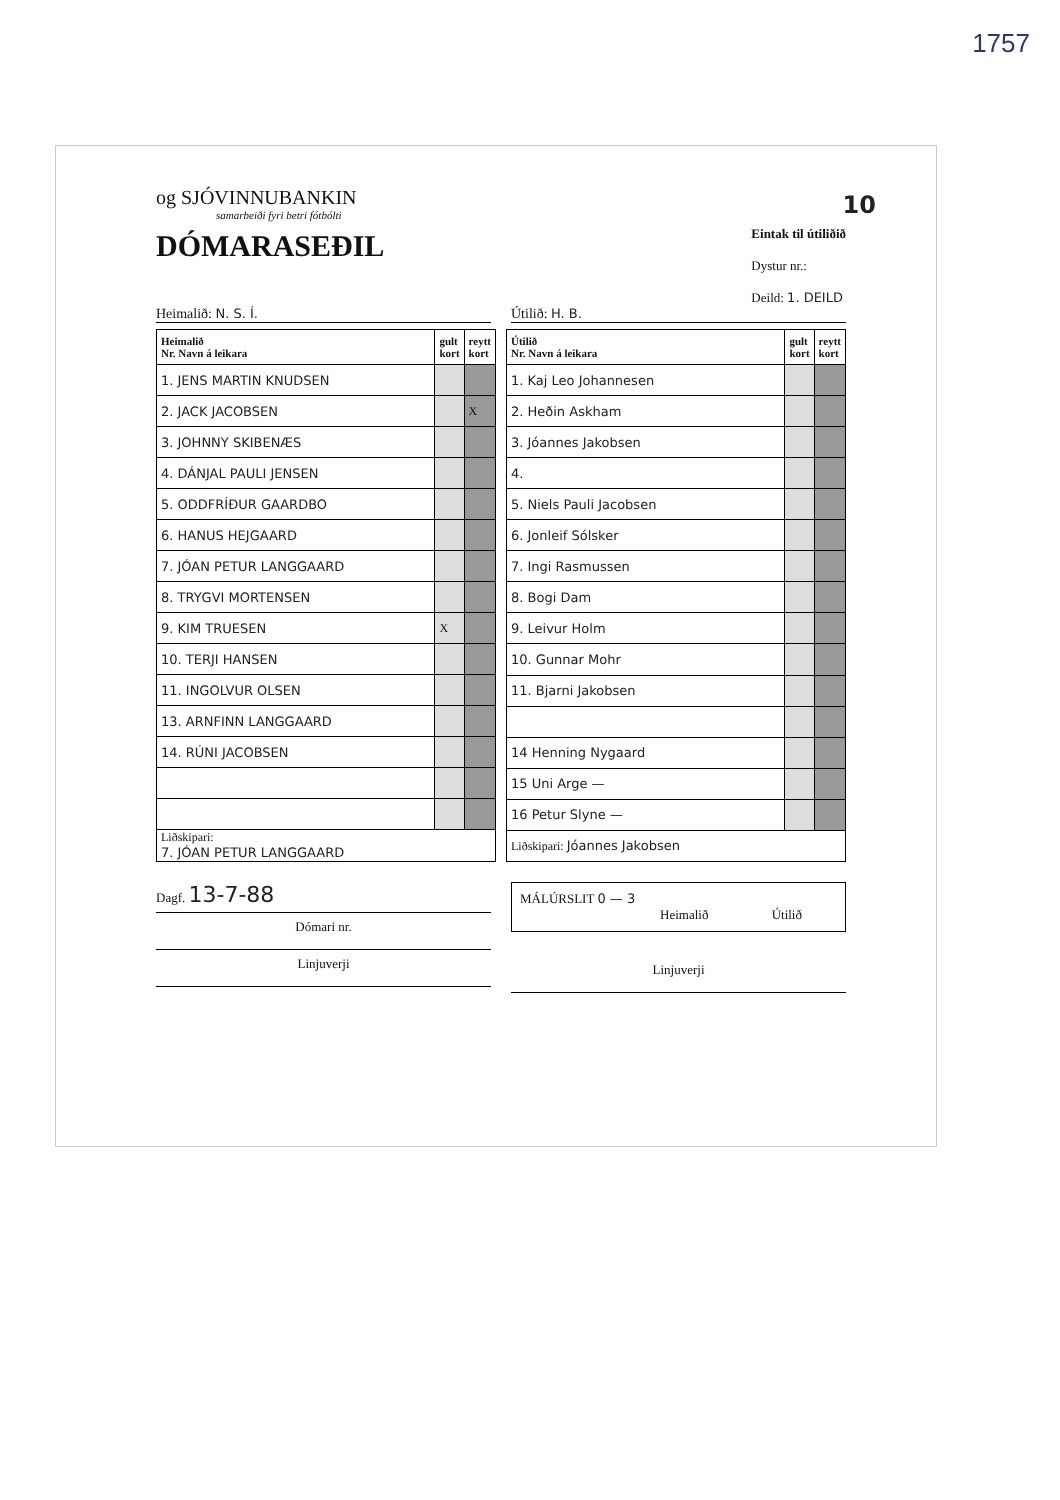1757
10
og SJÓVINNUBANKIN
samarbeiði fyri betri fótbólti
DÓMARASEÐIL
Eintak til útiliðið
Dystur nr.:
Deild: 1. DEILD
Heimalið: N. S. Í. Útilið: H. B.
| Heimalið Nr. Navn á leikara | gult kort | reytt kort |
| --- | --- | --- |
| 1. JENS MARTIN KNUDSEN | | |
| 2. JACK JACOBSEN | | X |
| 3. JOHNNY SKIBENÆS | | |
| 4. DÁNJAL PAULI JENSEN | | |
| 5. ODDFRÍÐUR GAARDBO | | |
| 6. HANUS HEJGAARD | | |
| 7. JÓAN PETUR LANGGAARD | | |
| 8. TRYGVI MORTENSEN | | |
| 9. KIM TRUESEN | X | |
| 10. TERJI HANSEN | | |
| 11. INGOLVUR OLSEN | | |
| 13. ARNFINN LANGGAARD | | |
| 14. RÚNI JACOBSEN | | |
| Liðskipari: 7. JÓAN PETUR LANGGAARD | | |
| Útilið Nr. Navn á leikara | gult kort | reytt kort |
| --- | --- | --- |
| 1. Kaj Leo Johannesen | | |
| 2. Heðin Askham | | |
| 3. Jóannes Jakobsen | | |
| 4. | | |
| 5. Niels Pauli Jacobsen | | |
| 6. Jonleif Sólsker | | |
| 7. Ingi Rasmussen | | |
| 8. Bogi Dam | | |
| 9. Leivur Holm | | |
| 10. Gunnar Mohr | | |
| 11. Bjarni Jakobsen | | |
| 14 Henning Nygaard | | |
| 15 Uni Arge — | | |
| 16 Petur Slyne — | | |
| Liðskipari: Jóannes Jakobsen | | |
Dagf. 13-7-88
Dómari nr.
Linjuverji
MÁLÚRSLIT 0 — 3
Heimalið Útilið
Linjuverji